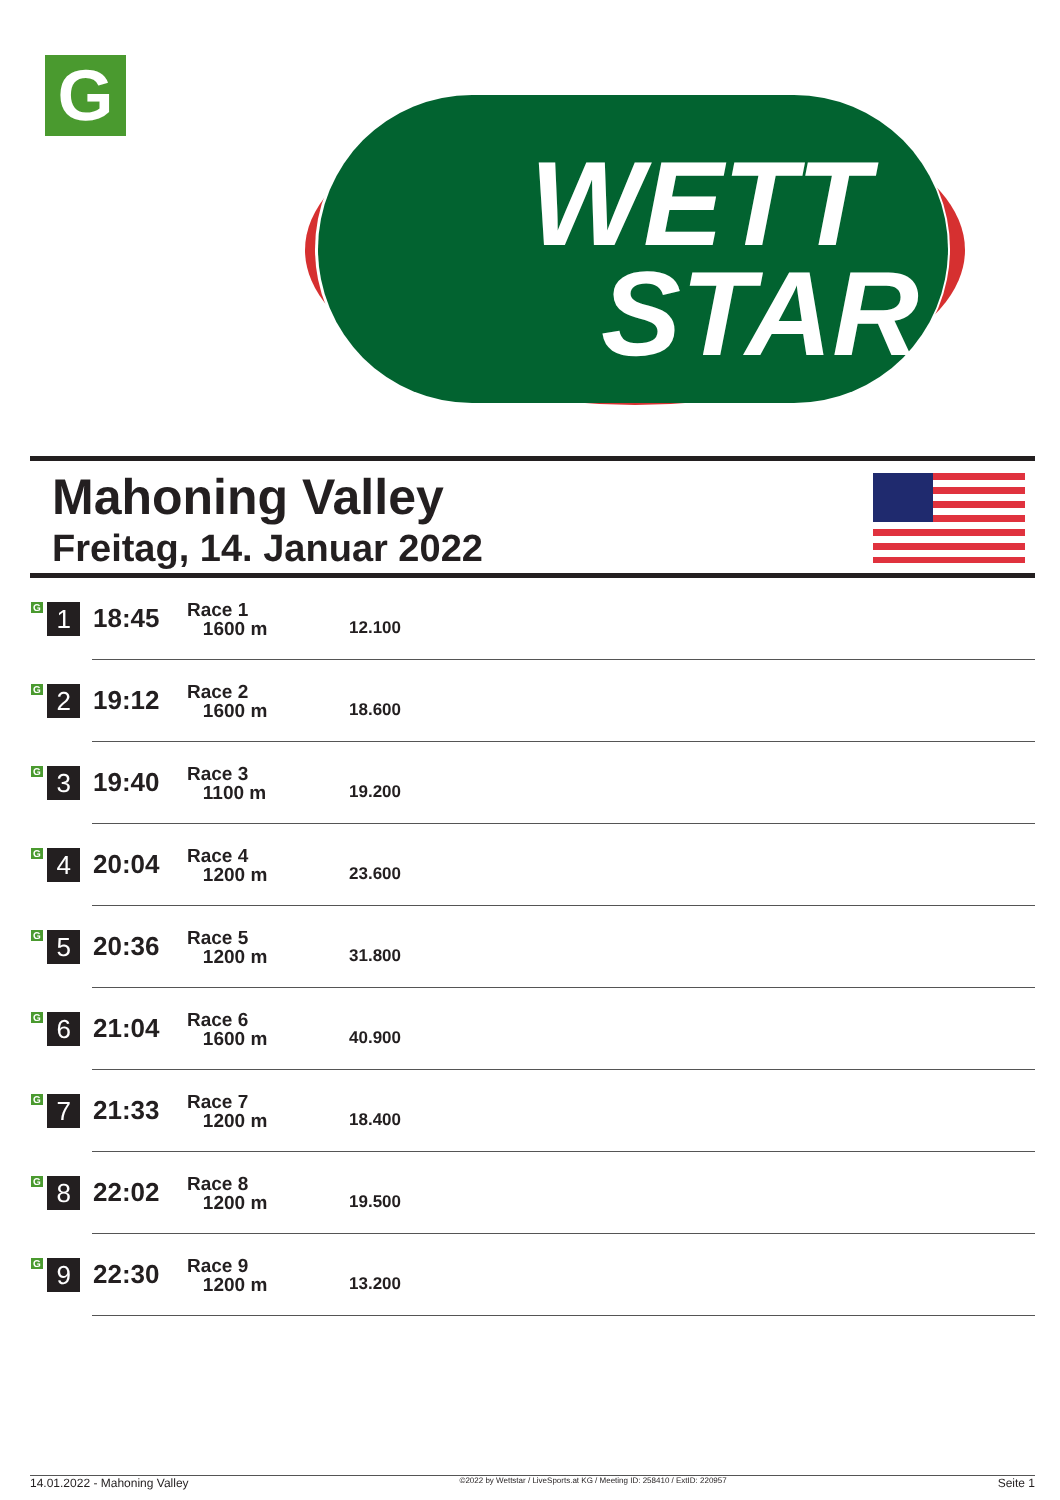G
WETT
STAR
Mahoning Valley
Freitag, 14. Januar 2022
| G 1 | 18:45 | Race 1 1600 m | 12.100 |
| G 2 | 19:12 | Race 2 1600 m | 18.600 |
| G 3 | 19:40 | Race 3 1100 m | 19.200 |
| G 4 | 20:04 | Race 4 1200 m | 23.600 |
| G 5 | 20:36 | Race 5 1200 m | 31.800 |
| G 6 | 21:04 | Race 6 1600 m | 40.900 |
| G 7 | 21:33 | Race 7 1200 m | 18.400 |
| G 8 | 22:02 | Race 8 1200 m | 19.500 |
| G 9 | 22:30 | Race 9 1200 m | 13.200 |
14.01.2022 - Mahoning Valley ©2022 by Wettstar / LiveSports.at KG / Meeting ID: 258410 / ExtID: 220957 Seite 1